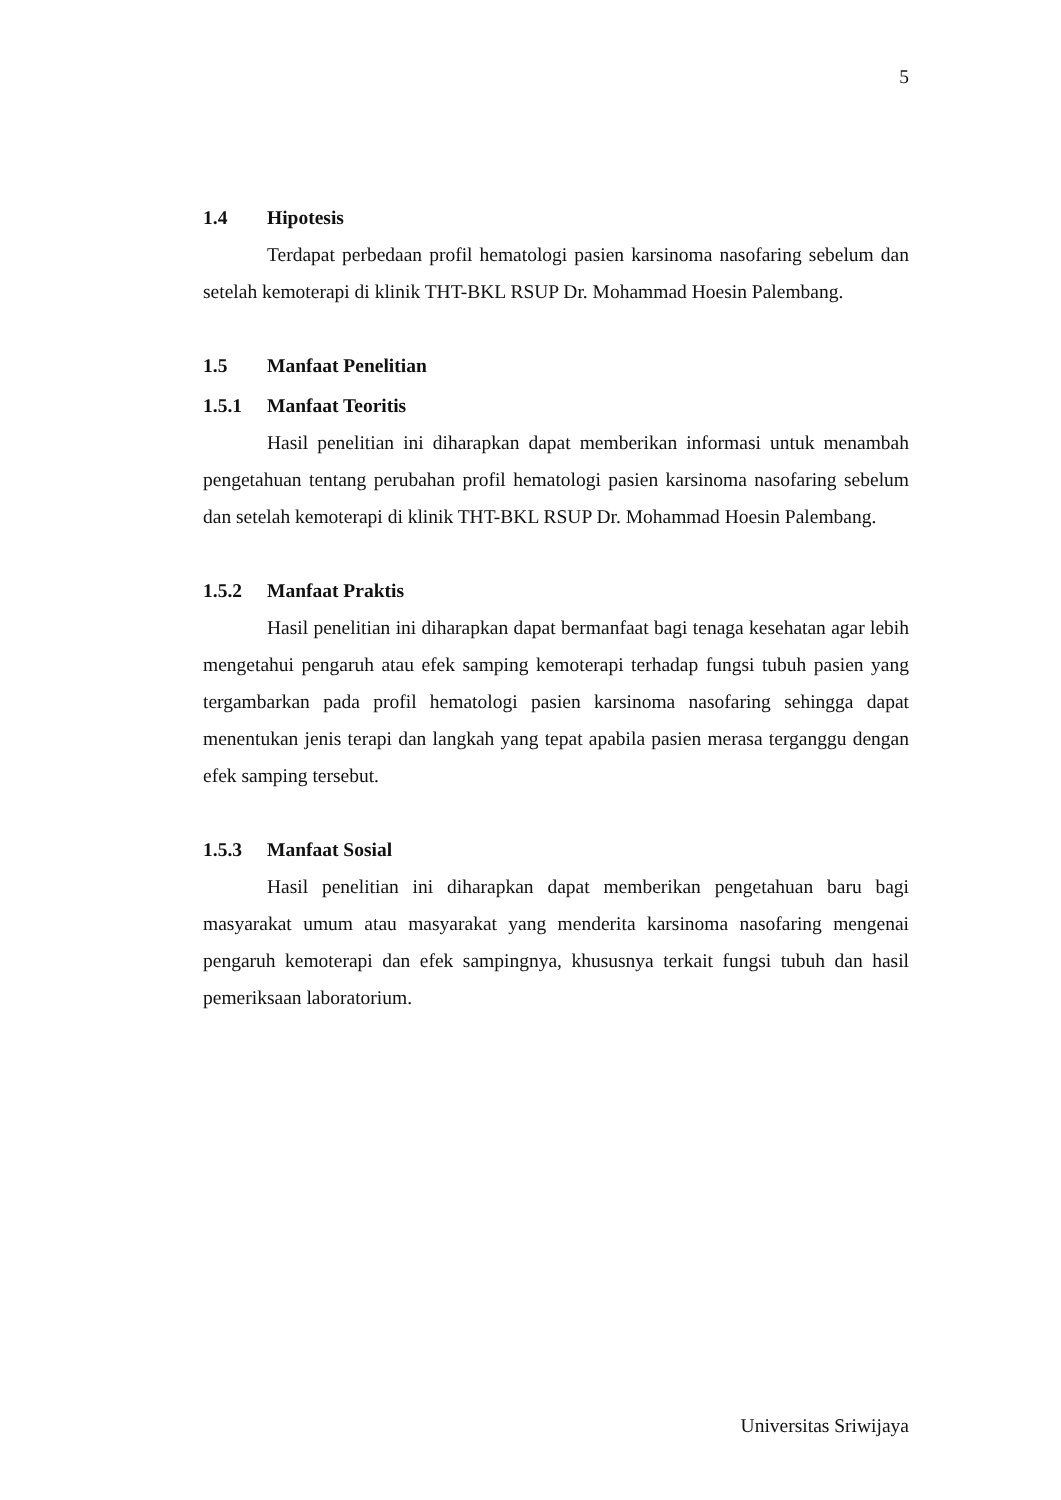5
1.4 Hipotesis
Terdapat perbedaan profil hematologi pasien karsinoma nasofaring sebelum dan setelah kemoterapi di klinik THT-BKL RSUP Dr. Mohammad Hoesin Palembang.
1.5 Manfaat Penelitian
1.5.1 Manfaat Teoritis
Hasil penelitian ini diharapkan dapat memberikan informasi untuk menambah pengetahuan tentang perubahan profil hematologi pasien karsinoma nasofaring sebelum dan setelah kemoterapi di klinik THT-BKL RSUP Dr. Mohammad Hoesin Palembang.
1.5.2 Manfaat Praktis
Hasil penelitian ini diharapkan dapat bermanfaat bagi tenaga kesehatan agar lebih mengetahui pengaruh atau efek samping kemoterapi terhadap fungsi tubuh pasien yang tergambarkan pada profil hematologi pasien karsinoma nasofaring sehingga dapat menentukan jenis terapi dan langkah yang tepat apabila pasien merasa terganggu dengan efek samping tersebut.
1.5.3 Manfaat Sosial
Hasil penelitian ini diharapkan dapat memberikan pengetahuan baru bagi masyarakat umum atau masyarakat yang menderita karsinoma nasofaring mengenai pengaruh kemoterapi dan efek sampingnya, khususnya terkait fungsi tubuh dan hasil pemeriksaan laboratorium.
Universitas Sriwijaya